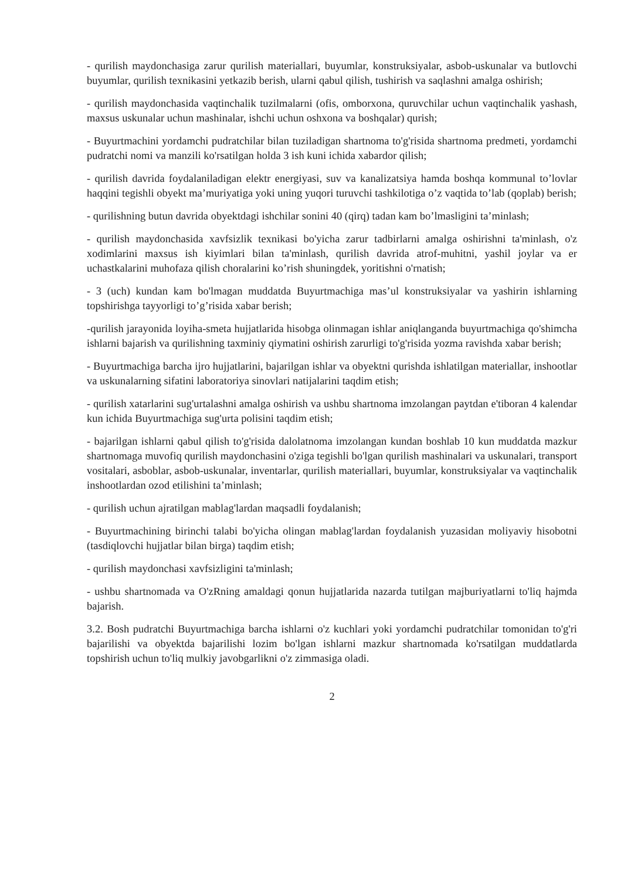- qurilish maydonchasiga zarur qurilish materiallari, buyumlar, konstruksiyalar, asbob-uskunalar va butlovchi buyumlar, qurilish texnikasini yetkazib berish, ularni qabul qilish, tushirish va saqlashni amalga oshirish;
- qurilish maydonchasida vaqtinchalik tuzilmalarni (ofis, omborxona, quruvchilar uchun vaqtinchalik yashash, maxsus uskunalar uchun mashinalar, ishchi uchun oshxona va boshqalar) qurish;
- Buyurtmachini yordamchi pudratchilar bilan tuziladigan shartnoma to'g'risida shartnoma predmeti, yordamchi pudratchi nomi va manzili ko'rsatilgan holda 3 ish kuni ichida xabardor qilish;
- qurilish davrida foydalaniladigan elektr energiyasi, suv va kanalizatsiya hamda boshqa kommunal to’lovlar haqqini tegishli obyekt ma’muriyatiga yoki uning yuqori turuvchi tashkilotiga o’z vaqtida to’lab (qoplab) berish;
- qurilishning butun davrida obyektdagi ishchilar sonini 40 (qirq) tadan kam bo’lmasligini ta’minlash;
- qurilish maydonchasida xavfsizlik texnikasi bo'yicha zarur tadbirlarni amalga oshirishni ta'minlash, o'z xodimlarini maxsus ish kiyimlari bilan ta'minlash, qurilish davrida atrof-muhitni, yashil joylar va er uchastkalarini muhofaza qilish choralarini ko’rish shuningdek, yoritishni o'rnatish;
- 3 (uch) kundan kam bo'lmagan muddatda Buyurtmachiga mas’ul konstruksiyalar va yashirin ishlarning topshirishga tayyorligi to’g’risida xabar berish;
-qurilish jarayonida loyiha-smeta hujjatlarida hisobga olinmagan ishlar aniqlanganda buyurtmachiga qo'shimcha ishlarni bajarish va qurilishning taxminiy qiymatini oshirish zarurligi to'g'risida yozma ravishda xabar berish;
- Buyurtmachiga barcha ijro hujjatlarini, bajarilgan ishlar va obyektni qurishda ishlatilgan materiallar, inshootlar va uskunalarning sifatini laboratoriya sinovlari natijalarini taqdim etish;
- qurilish xatarlarini sug'urtalashni amalga oshirish va ushbu shartnoma imzolangan paytdan e'tiboran 4 kalendar kun ichida Buyurtmachiga sug'urta polisini taqdim etish;
- bajarilgan ishlarni qabul qilish to'g'risida dalolatnoma imzolangan kundan boshlab 10 kun muddatda mazkur shartnomaga muvofiq qurilish maydonchasini o'ziga tegishli bo'lgan qurilish mashinalari va uskunalari, transport vositalari, asboblar, asbob-uskunalar, inventarlar, qurilish materiallari, buyumlar, konstruksiyalar va vaqtinchalik inshootlardan ozod etilishini ta’minlash;
- qurilish uchun ajratilgan mablag'lardan maqsadli foydalanish;
- Buyurtmachining birinchi talabi bo'yicha olingan mablag'lardan foydalanish yuzasidan moliyaviy hisobotni (tasdiqlovchi hujjatlar bilan birga) taqdim etish;
- qurilish maydonchasi xavfsizligini ta'minlash;
- ushbu shartnomada va O'zRning amaldagi qonun hujjatlarida nazarda tutilgan majburiyatlarni to'liq hajmda bajarish.
3.2. Bosh pudratchi Buyurtmachiga barcha ishlarni o'z kuchlari yoki yordamchi pudratchilar tomonidan to'g'ri bajarilishi va obyektda bajarilishi lozim bo'lgan ishlarni mazkur shartnomada ko'rsatilgan muddatlarda topshirish uchun to'liq mulkiy javobgarlikni o'z zimmasiga oladi.
2